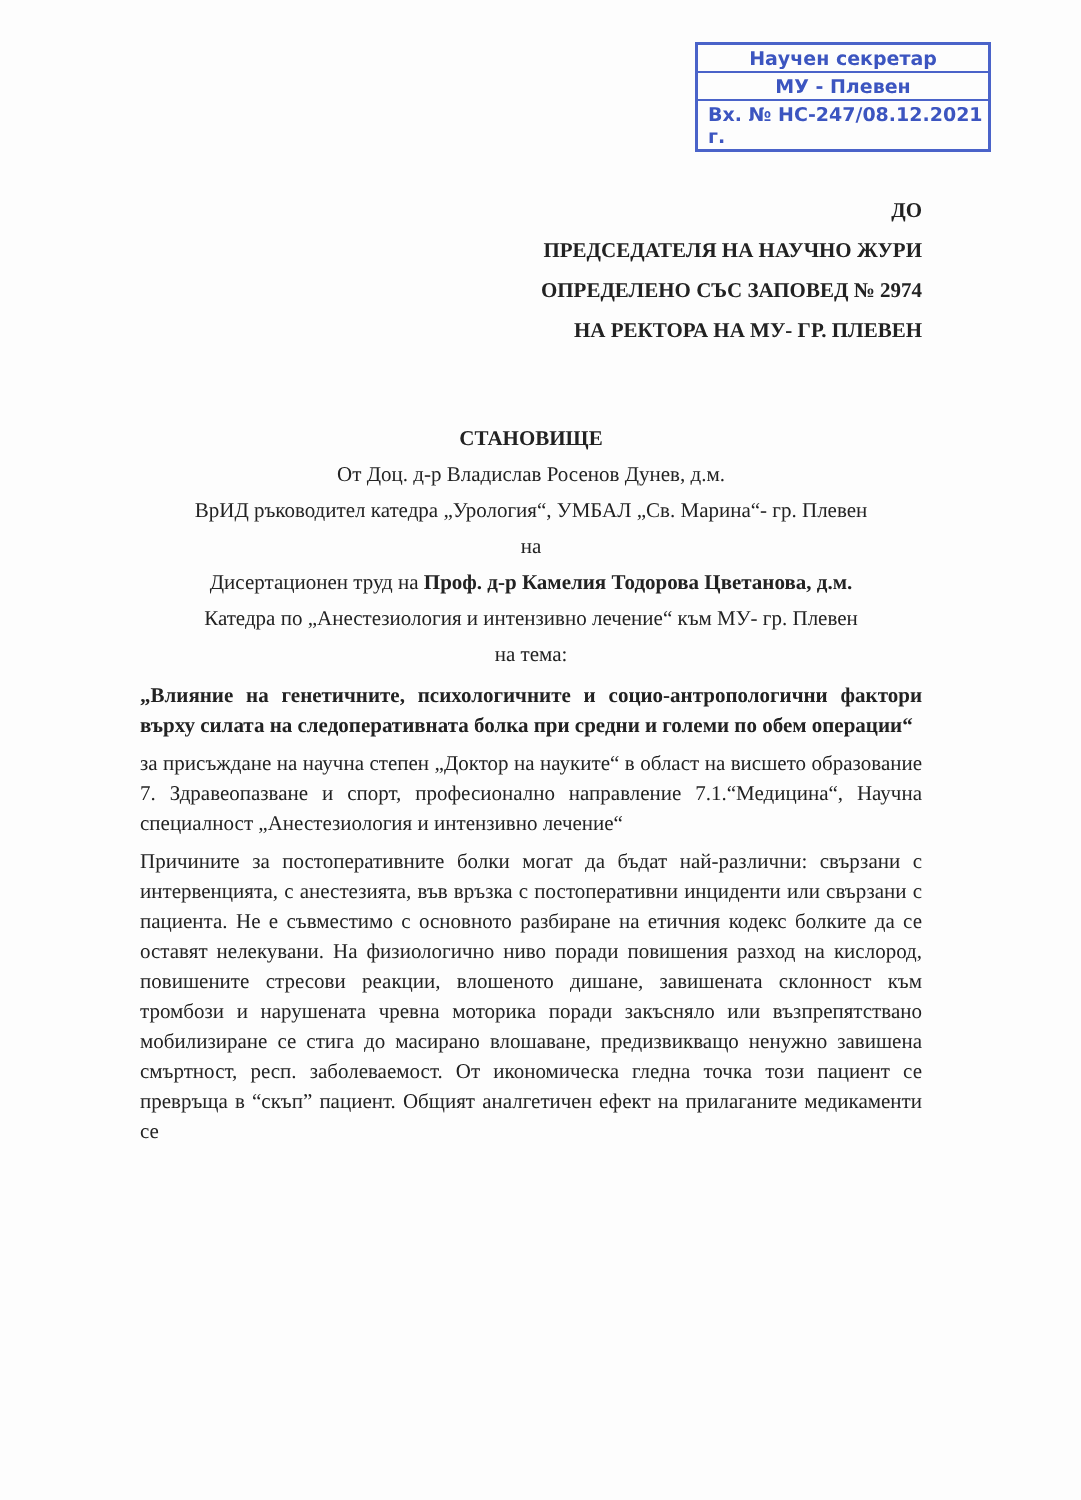Научен секретар
МУ - Плевен
Вх. № НС-247/08.12.2021 г.
ДО
ПРЕДСЕДАТЕЛЯ НА НАУЧНО ЖУРИ
ОПРЕДЕЛЕНО СЪС ЗАПОВЕД № 2974
НА РЕКТОРА НА МУ- ГР. ПЛЕВЕН
СТАНОВИЩЕ
От Доц. д-р Владислав Росенов Дунев, д.м.
ВрИД ръководител катедра „Урология“, УМБАЛ „Св. Марина“- гр. Плевен
на
Дисертационен труд на Проф. д-р Камелия Тодорова Цветанова, д.м.
Катедра по „Анестезиология и интензивно лечение“ към МУ- гр. Плевен
на тема:
„Влияние на генетичните, психологичните и социо-антропологични фактори върху силата на следоперативната болка при средни и големи по обем операции“
за присъждане на научна степен „Доктор на науките“ в област на висшето образование 7. Здравеопазване и спорт, професионално направление 7.1.“Медицина“, Научна специалност „Анестезиология и интензивно лечение“
Причините за постоперативните болки могат да бъдат най-различни: свързани с интервенцията, с анестезията, във връзка с постоперативни инциденти или свързани с пациента. Не е съвместимо с основното разбиране на етичния кодекс болките да се оставят нелекувани. На физиологично ниво поради повишения разход на кислород, повишените стресови реакции, влошеното дишане, завишената склонност към тромбози и нарушената чревна моторика поради закъсняло или възпрепятствано мобилизиране се стига до масирано влошаване, предизвикващо ненужно завишена смъртност, респ. заболеваемост. От икономическа гледна точка този пациент се превръща в “скъп” пациент. Общият аналгетичен ефект на прилаганите медикаменти се